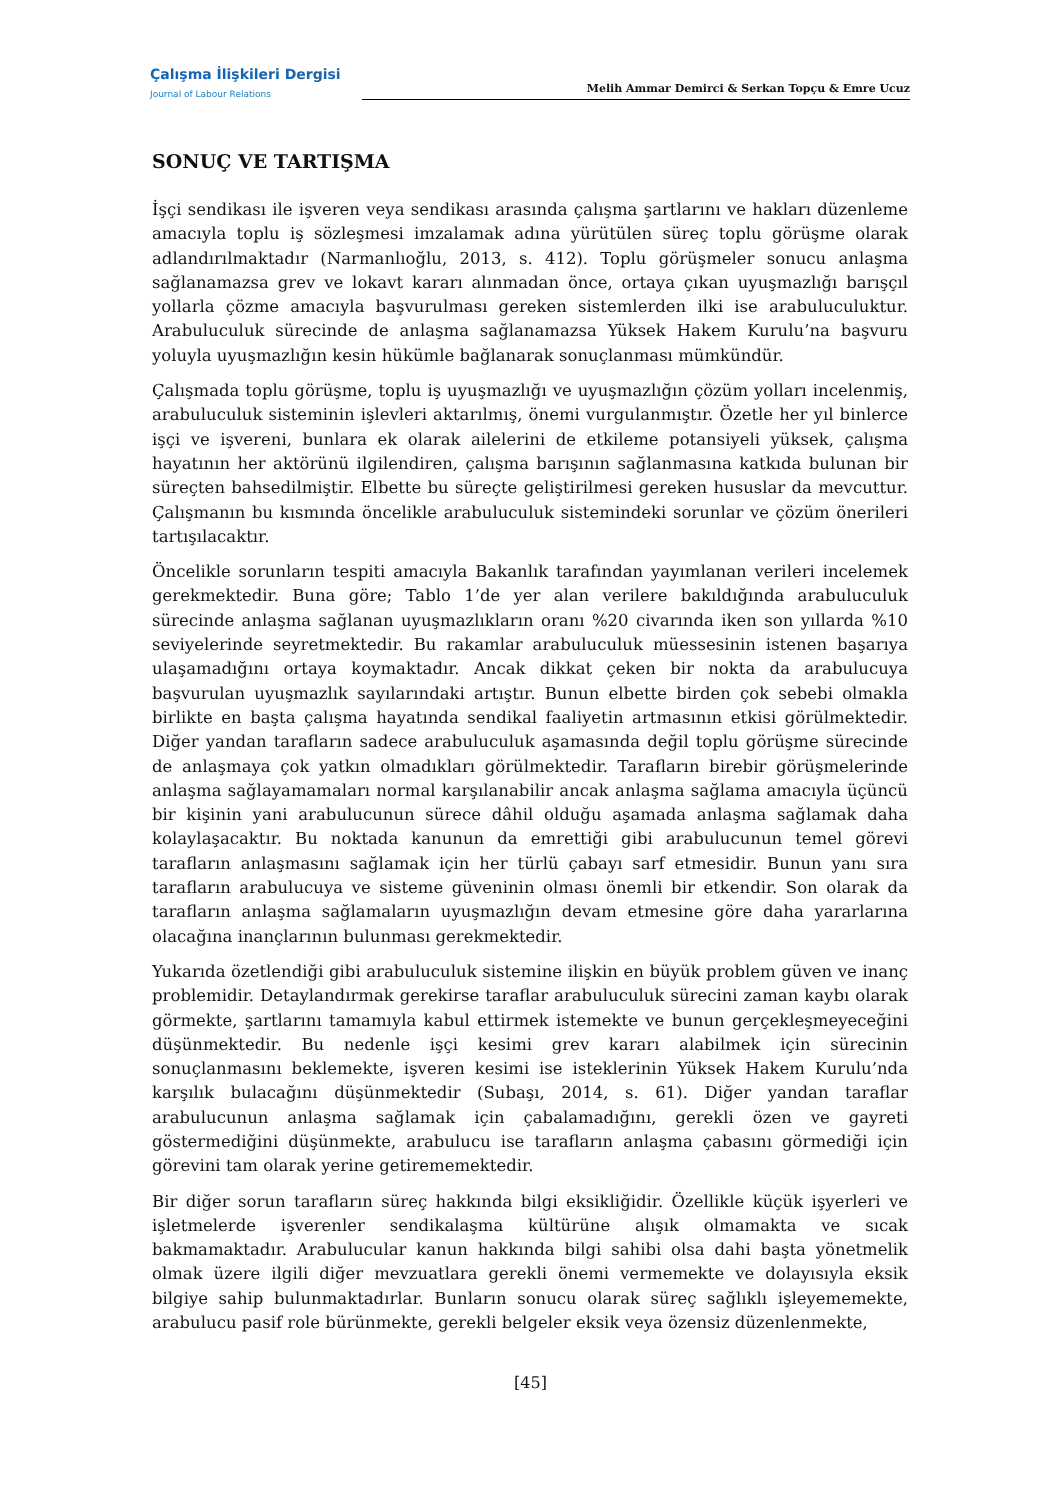Çalışma İlişkileri Dergisi
Journal of Labour Relations
Melih Ammar Demirci & Serkan Topçu & Emre Ucuz
SONUÇ VE TARTIŞMA
İşçi sendikası ile işveren veya sendikası arasında çalışma şartlarını ve hakları düzenleme amacıyla toplu iş sözleşmesi imzalamak adına yürütülen süreç toplu görüşme olarak adlandırılmaktadır (Narmanlıoğlu, 2013, s. 412). Toplu görüşmeler sonucu anlaşma sağlanamazsa grev ve lokavt kararı alınmadan önce, ortaya çıkan uyuşmazlığı barışçıl yollarla çözme amacıyla başvurulması gereken sistemlerden ilki ise arabuluculuktur. Arabuluculuk sürecinde de anlaşma sağlanamazsa Yüksek Hakem Kurulu’na başvuru yoluyla uyuşmazlığın kesin hükümle bağlanarak sonuçlanması mümkündür.
Çalışmada toplu görüşme, toplu iş uyuşmazlığı ve uyuşmazlığın çözüm yolları incelenmiş, arabuluculuk sisteminin işlevleri aktarılmış, önemi vurgulanmıştır. Özetle her yıl binlerce işçi ve işvereni, bunlara ek olarak ailelerini de etkileme potansiyeli yüksek, çalışma hayatının her aktörünü ilgilendiren, çalışma barışının sağlanmasına katkıda bulunan bir süreçten bahsedilmiştir. Elbette bu süreçte geliştirilmesi gereken hususlar da mevcuttur. Çalışmanın bu kısmında öncelikle arabuluculuk sistemindeki sorunlar ve çözüm önerileri tartışılacaktır.
Öncelikle sorunların tespiti amacıyla Bakanlık tarafından yayımlanan verileri incelemek gerekmektedir. Buna göre; Tablo 1’de yer alan verilere bakıldığında arabuluculuk sürecinde anlaşma sağlanan uyuşmazlıkların oranı %20 civarında iken son yıllarda %10 seviyelerinde seyretmektedir. Bu rakamlar arabuluculuk müessesinin istenen başarıya ulaşamadığını ortaya koymaktadır. Ancak dikkat çeken bir nokta da arabulucuya başvurulan uyuşmazlık sayılarındaki artıştır. Bunun elbette birden çok sebebi olmakla birlikte en başta çalışma hayatında sendikal faaliyetin artmasının etkisi görülmektedir. Diğer yandan tarafların sadece arabuluculuk aşamasında değil toplu görüşme sürecinde de anlaşmaya çok yatkın olmadıkları görülmektedir. Tarafların birebir görüşmelerinde anlaşma sağlayamamaları normal karşılanabilir ancak anlaşma sağlama amacıyla üçüncü bir kişinin yani arabulucunun sürece dâhil olduğu aşamada anlaşma sağlamak daha kolaylaşacaktır. Bu noktada kanunun da emrettiği gibi arabulucunun temel görevi tarafların anlaşmasını sağlamak için her türlü çabayı sarf etmesidir. Bunun yanı sıra tarafların arabulucuya ve sisteme güveninin olması önemli bir etkendir. Son olarak da tarafların anlaşma sağlamaların uyuşmazlığın devam etmesine göre daha yararlarına olacağına inançlarının bulunması gerekmektedir.
Yukarıda özetlendiği gibi arabuluculuk sistemine ilişkin en büyük problem güven ve inanç problemidir. Detaylandırmak gerekirse taraflar arabuluculuk sürecini zaman kaybı olarak görmekte, şartlarını tamamıyla kabul ettirmek istemekte ve bunun gerçekleşmeyeceğini düşünmektedir. Bu nedenle işçi kesimi grev kararı alabilmek için sürecinin sonuçlanmasını beklemekte, işveren kesimi ise isteklerinin Yüksek Hakem Kurulu’nda karşılık bulacağını düşünmektedir (Subaşı, 2014, s. 61). Diğer yandan taraflar arabulucunun anlaşma sağlamak için çabalamadığını, gerekli özen ve gayreti göstermediğini düşünmekte, arabulucu ise tarafların anlaşma çabasını görmediği için görevini tam olarak yerine getirememektedir.
Bir diğer sorun tarafların süreç hakkında bilgi eksikliğidir. Özellikle küçük işyerleri ve işletmelerde işverenler sendikalaşma kültürüne alışık olmamakta ve sıcak bakmamaktadır. Arabulucular kanun hakkında bilgi sahibi olsa dahi başta yönetmelik olmak üzere ilgili diğer mevzuatlara gerekli önemi vermemekte ve dolayısıyla eksik bilgiye sahip bulunmaktadırlar. Bunların sonucu olarak süreç sağlıklı işleyememekte, arabulucu pasif role bürünmekte, gerekli belgeler eksik veya özensiz düzenlenmekte,
[45]